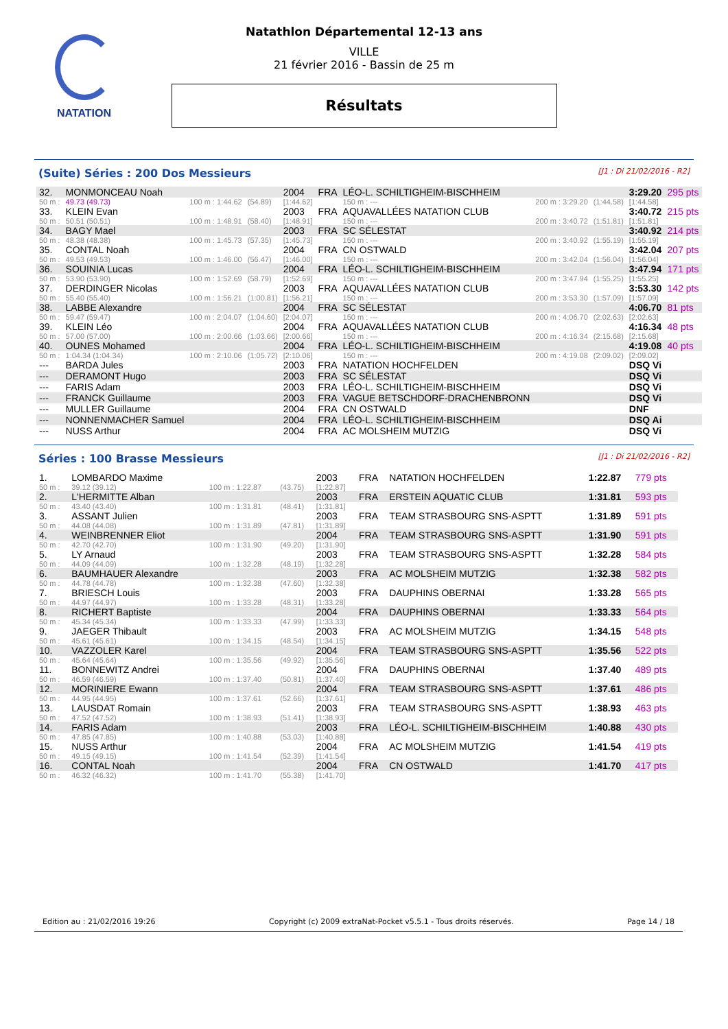NATATION
Natathlon Départemental 12-13 ans
VILLE
21 février 2016 - Bassin de 25 m
Résultats
(Suite) Séries : 200 Dos Messieurs [J1 : Di 21/02/2016 - R2]
| 32. | MONMONCEAU Noah | | | 2004 | FRA | LÉO-L. SCHILTIGHEIM-BISCHHEIM | | | 3:29.20 | 295 pts |
| 50 m : | 49.73 (49.73) | 100 m : 1:44.62 | (54.89) | [1:44.62] | | 150 m : --- | 200 m : 3:29.20 | (1:44.58) | [1:44.58] | |
| 33. | KLEIN Evan | | | 2003 | FRA | AQUAVALLÉES NATATION CLUB | | | 3:40.72 | 215 pts |
| 50 m : | 50.51 (50.51) | 100 m : 1:48.91 | (58.40) | [1:48.91] | | 150 m : --- | 200 m : 3:40.72 | (1:51.81) | [1:51.81] | |
| 34. | BAGY Mael | | | 2003 | FRA | SC SÉLESTAT | | | 3:40.92 | 214 pts |
| 50 m : | 48.38 (48.38) | 100 m : 1:45.73 | (57.35) | [1:45.73] | | 150 m : --- | 200 m : 3:40.92 | (1:55.19) | [1:55.19] | |
| 35. | CONTAL Noah | | | 2004 | FRA | CN OSTWALD | | | 3:42.04 | 207 pts |
| 50 m : | 49.53 (49.53) | 100 m : 1:46.00 | (56.47) | [1:46.00] | | 150 m : --- | 200 m : 3:42.04 | (1:56.04) | [1:56.04] | |
| 36. | SOUINIA Lucas | | | 2004 | FRA | LÉO-L. SCHILTIGHEIM-BISCHHEIM | | | 3:47.94 | 171 pts |
| 50 m : | 53.90 (53.90) | 100 m : 1:52.69 | (58.79) | [1:52.69] | | 150 m : --- | 200 m : 3:47.94 | (1:55.25) | [1:55.25] | |
| 37. | DERDINGER Nicolas | | | 2003 | FRA | AQUAVALLÉES NATATION CLUB | | | 3:53.30 | 142 pts |
| 50 m : | 55.40 (55.40) | 100 m : 1:56.21 | (1:00.81) | [1:56.21] | | 150 m : --- | 200 m : 3:53.30 | (1:57.09) | [1:57.09] | |
| 38. | LABBE Alexandre | | | 2004 | FRA | SC SÉLESTAT | | | 4:06.70 | 81 pts |
| 50 m : | 59.47 (59.47) | 100 m : 2:04.07 | (1:04.60) | [2:04.07] | | 150 m : --- | 200 m : 4:06.70 | (2:02.63) | [2:02.63] | |
| 39. | KLEIN Léo | | | 2004 | FRA | AQUAVALLÉES NATATION CLUB | | | 4:16.34 | 48 pts |
| 50 m : | 57.00 (57.00) | 100 m : 2:00.66 | (1:03.66) | [2:00.66] | | 150 m : --- | 200 m : 4:16.34 | (2:15.68) | [2:15.68] | |
| 40. | OUNES Mohamed | | | 2004 | FRA | LÉO-L. SCHILTIGHEIM-BISCHHEIM | | | 4:19.08 | 40 pts |
| 50 m : | 1:04.34 (1:04.34) | 100 m : 2:10.06 | (1:05.72) | [2:10.06] | | 150 m : --- | 200 m : 4:19.08 | (2:09.02) | [2:09.02] | |
| --- | BARDA Jules | | | 2003 | FRA | NATATION HOCHFELDEN | | | DSQ Vi | |
| --- | DERAMONT Hugo | | | 2003 | FRA | SC SÉLESTAT | | | DSQ Vi | |
| --- | FARIS Adam | | | 2003 | FRA | LÉO-L. SCHILTIGHEIM-BISCHHEIM | | | DSQ Vi | |
| --- | FRANCK Guillaume | | | 2003 | FRA | VAGUE BETSCHDORF-DRACHENBRONN | | | DSQ Vi | |
| --- | MULLER Guillaume | | | 2004 | FRA | CN OSTWALD | | | DNF | |
| --- | NONNENMACHER Samuel | | | 2004 | FRA | LÉO-L. SCHILTIGHEIM-BISCHHEIM | | | DSQ Ai | |
| --- | NUSS Arthur | | | 2004 | FRA | AC MOLSHEIM MUTZIG | | | DSQ Vi | |
Séries : 100 Brasse Messieurs [J1 : Di 21/02/2016 - R2]
| 1. | LOMBARDO Maxime | | | 2003 | FRA | NATATION HOCHFELDEN | 1:22.87 | 779 pts |
| 50 m : | 39.12 (39.12) | 100 m : 1:22.87 | (43.75) | [1:22.87] | | | | |
| 2. | L'HERMITTE Alban | | | 2003 | FRA | ERSTEIN AQUATIC CLUB | 1:31.81 | 593 pts |
| 50 m : | 43.40 (43.40) | 100 m : 1:31.81 | (48.41) | [1:31.81] | | | | |
| 3. | ASSANT Julien | | | 2003 | FRA | TEAM STRASBOURG SNS-ASPTT | 1:31.89 | 591 pts |
| 50 m : | 44.08 (44.08) | 100 m : 1:31.89 | (47.81) | [1:31.89] | | | | |
| 4. | WEINBRENNER Eliot | | | 2004 | FRA | TEAM STRASBOURG SNS-ASPTT | 1:31.90 | 591 pts |
| 50 m : | 42.70 (42.70) | 100 m : 1:31.90 | (49.20) | [1:31.90] | | | | |
| 5. | LY Arnaud | | | 2003 | FRA | TEAM STRASBOURG SNS-ASPTT | 1:32.28 | 584 pts |
| 50 m : | 44.09 (44.09) | 100 m : 1:32.28 | (48.19) | [1:32.28] | | | | |
| 6. | BAUMHAUER Alexandre | | | 2003 | FRA | AC MOLSHEIM MUTZIG | 1:32.38 | 582 pts |
| 50 m : | 44.78 (44.78) | 100 m : 1:32.38 | (47.60) | [1:32.38] | | | | |
| 7. | BRIESCH Louis | | | 2003 | FRA | DAUPHINS OBERNAI | 1:33.28 | 565 pts |
| 50 m : | 44.97 (44.97) | 100 m : 1:33.28 | (48.31) | [1:33.28] | | | | |
| 8. | RICHERT Baptiste | | | 2004 | FRA | DAUPHINS OBERNAI | 1:33.33 | 564 pts |
| 50 m : | 45.34 (45.34) | 100 m : 1:33.33 | (47.99) | [1:33.33] | | | | |
| 9. | JAEGER Thibault | | | 2003 | FRA | AC MOLSHEIM MUTZIG | 1:34.15 | 548 pts |
| 50 m : | 45.61 (45.61) | 100 m : 1:34.15 | (48.54) | [1:34.15] | | | | |
| 10. | VAZZOLER Karel | | | 2004 | FRA | TEAM STRASBOURG SNS-ASPTT | 1:35.56 | 522 pts |
| 50 m : | 45.64 (45.64) | 100 m : 1:35.56 | (49.92) | [1:35.56] | | | | |
| 11. | BONNEWITZ Andrei | | | 2004 | FRA | DAUPHINS OBERNAI | 1:37.40 | 489 pts |
| 50 m : | 46.59 (46.59) | 100 m : 1:37.40 | (50.81) | [1:37.40] | | | | |
| 12. | MORINIERE Ewann | | | 2004 | FRA | TEAM STRASBOURG SNS-ASPTT | 1:37.61 | 486 pts |
| 50 m : | 44.95 (44.95) | 100 m : 1:37.61 | (52.66) | [1:37.61] | | | | |
| 13. | LAUSDAT Romain | | | 2003 | FRA | TEAM STRASBOURG SNS-ASPTT | 1:38.93 | 463 pts |
| 50 m : | 47.52 (47.52) | 100 m : 1:38.93 | (51.41) | [1:38.93] | | | | |
| 14. | FARIS Adam | | | 2003 | FRA | LÉO-L. SCHILTIGHEIM-BISCHHEIM | 1:40.88 | 430 pts |
| 50 m : | 47.85 (47.85) | 100 m : 1:40.88 | (53.03) | [1:40.88] | | | | |
| 15. | NUSS Arthur | | | 2004 | FRA | AC MOLSHEIM MUTZIG | 1:41.54 | 419 pts |
| 50 m : | 49.15 (49.15) | 100 m : 1:41.54 | (52.39) | [1:41.54] | | | | |
| 16. | CONTAL Noah | | | 2004 | FRA | CN OSTWALD | 1:41.70 | 417 pts |
| 50 m : | 46.32 (46.32) | 100 m : 1:41.70 | (55.38) | [1:41.70] | | | | |
Edition au : 21/02/2016 19:26 Copyright (c) 2009 extraNat-Pocket v5.5.1 - Tous droits réservés. Page 14 / 18